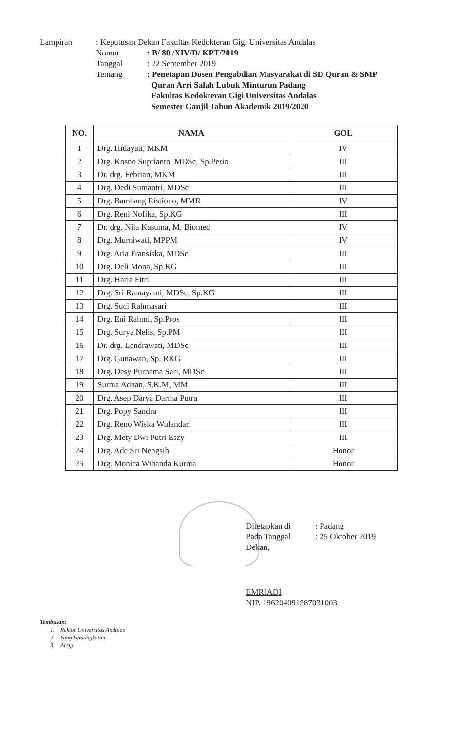Lampiran : Keputusan Dekan Fakultas Kedokteran Gigi Universitas Andalas
Nomor : B/ 80 /XIV/D/ KPT/2019
Tanggal : 22 September 2019
Tentang : Penetapan Dosen Pengabdian Masyarakat di SD Quran & SMP
Quran Arri Salah Lubuk Minturun Padang
Fakultas Kedokteran Gigi Universitas Andalas
Semester Ganjil Tahun Akademik 2019/2020
| NO. | NAMA | GOL |
| --- | --- | --- |
| 1 | Drg. Hidayati, MKM | IV |
| 2 | Drg. Kosno Suprianto, MDSc, Sp.Perio | III |
| 3 | Dr. drg. Febrian, MKM | III |
| 4 | Drg. Dedi Sumantri, MDSc | III |
| 5 | Drg. Bambang Ristiono, MMR | IV |
| 6 | Drg. Reni Nofika, Sp.KG | III |
| 7 | Dr. drg. Nila Kasuma, M. Biomed | IV |
| 8 | Drg. Murniwati, MPPM | IV |
| 9 | Drg. Aria Fransiska, MDSc | III |
| 10 | Drg. Deli Mona, Sp.KG | III |
| 11 | Drg. Haria Fitri | III |
| 12 | Drg. Sri Ramayanti, MDSc, Sp.KG | III |
| 13 | Drg. Suci Rahmasari | III |
| 14 | Drg. Eni Rahmi, Sp.Pros | III |
| 15 | Drg. Surya Nelis, Sp.PM | III |
| 16 | Dr. drg. Lendrawati, MDSc | III |
| 17 | Drg. Gunawan, Sp. RKG | III |
| 18 | Drg. Desy Purnama Sari, MDSc | III |
| 19 | Surma Adnan, S.K.M, MM | III |
| 20 | Drg. Asep Darya Darma Putra | III |
| 21 | Drg. Popy Sandra | III |
| 22 | Drg. Reno Wiska Wulandari | III |
| 23 | Drg. Mety Dwi Putri Eszy | III |
| 24 | Drg. Ade Sri Nengsih | Honor |
| 25 | Drg. Monica Wihanda Kurnia | Honor |
Ditetapkan di : Padang
Pada Tanggal : 25 Oktober 2019
Dekan,
EMRIADI
NIP. 196204091987031003
Tembusan:
1. Rektor Universitas Andalas
2. Yang bersangkutan
3. Arsip